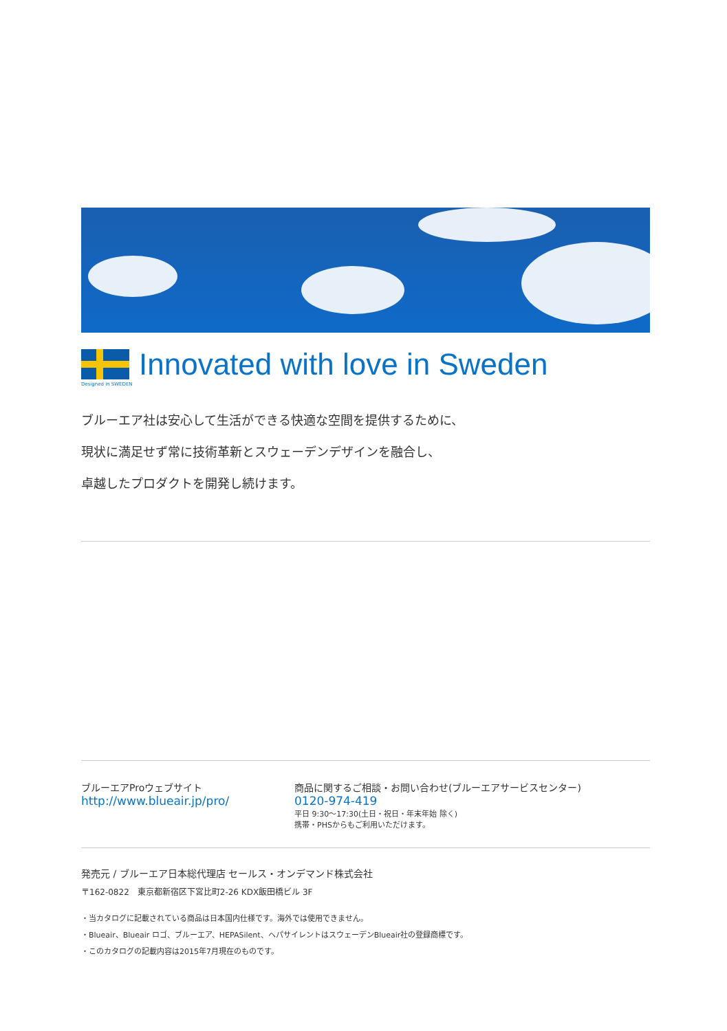Innovated with love in Sweden
Designed in SWEDEN
ブルーエア社は安心して生活ができる快適な空間を提供するために、
現状に満足せず常に技術革新とスウェーデンデザインを融合し、
卓越したプロダクトを開発し続けます。
ブルーエアProウェブサイト
http://www.blueair.jp/pro/
商品に関するご相談・お問い合わせ(ブルーエアサービスセンター)
0120-974-419
平日 9:30〜17:30(土日・祝日・年末年始 除く)
携帯・PHSからもご利用いただけます。
発売元 / ブルーエア日本総代理店 セールス・オンデマンド株式会社
〒162-0822　東京都新宿区下宮比町2-26 KDX飯田橋ビル 3F
・当カタログに記載されている商品は日本国内仕様です。海外では使用できません。
・Blueair、Blueair ロゴ、ブルーエア、HEPASilent、ヘパサイレントはスウェーデンBlueair社の登録商標です。
・このカタログの記載内容は2015年7月現在のものです。